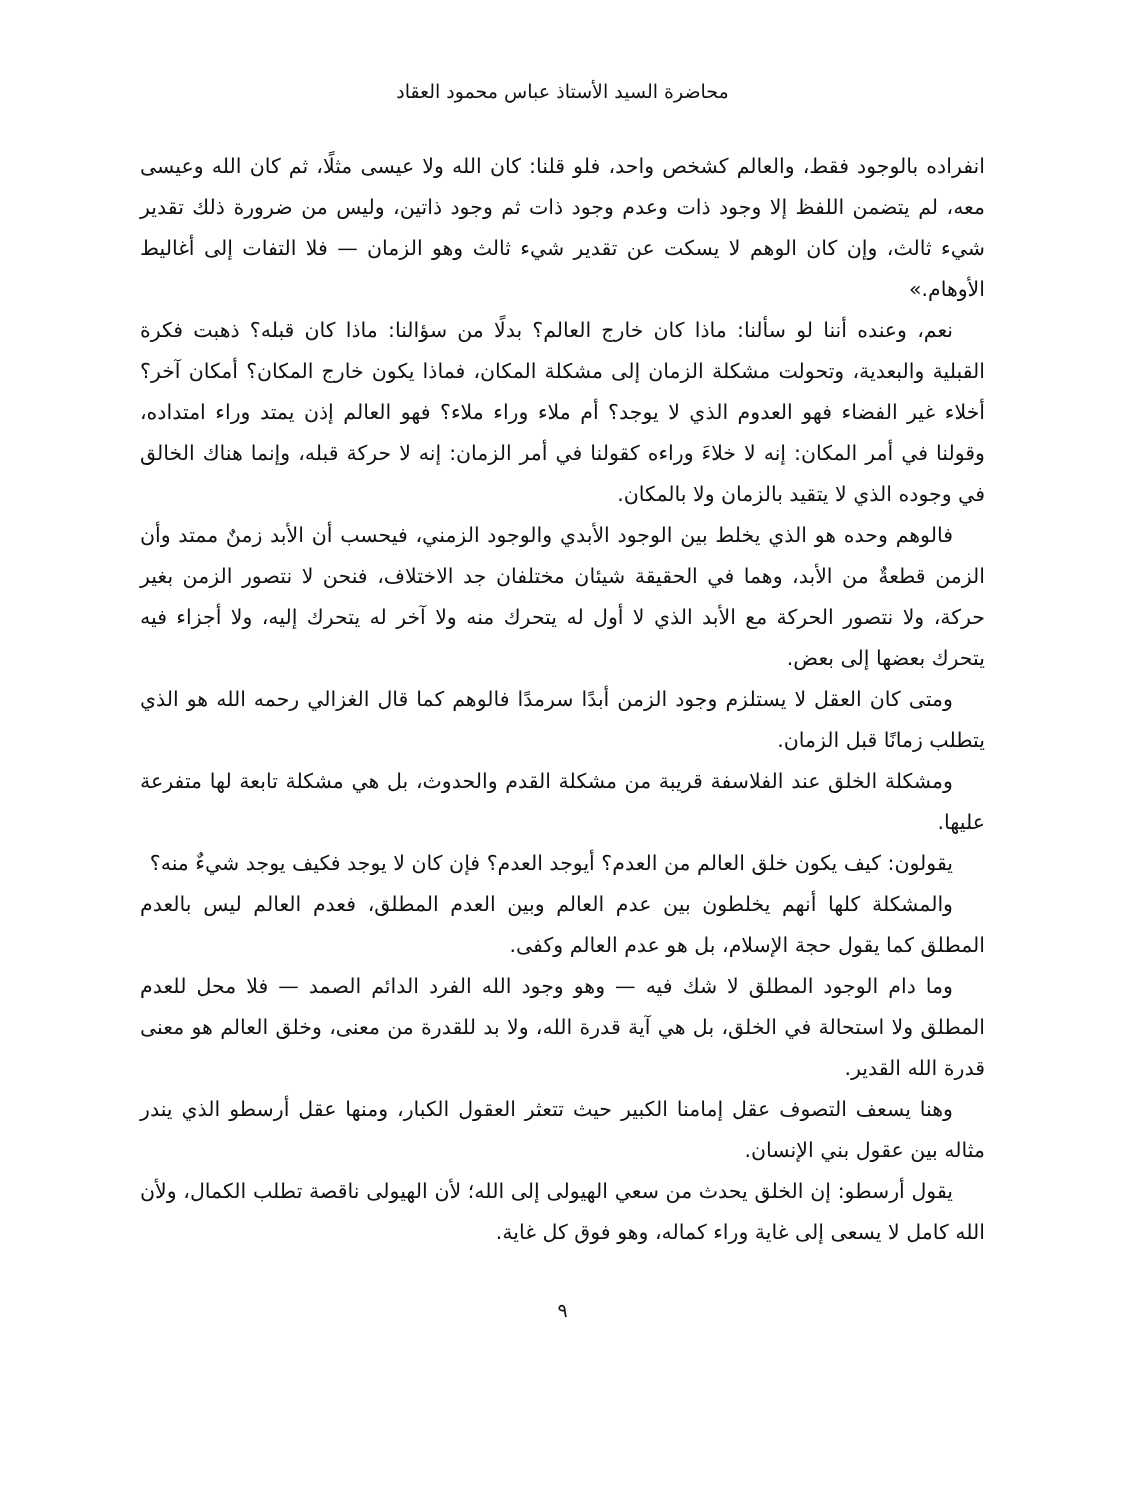محاضرة السيد الأستاذ عباس محمود العقاد
انفراده بالوجود فقط، والعالم كشخص واحد، فلو قلنا: كان الله ولا عيسى مثلًا، ثم كان الله وعيسى معه، لم يتضمن اللفظ إلا وجود ذات وعدم وجود ذات ثم وجود ذاتين، وليس من ضرورة ذلك تقدير شيء ثالث، وإن كان الوهم لا يسكت عن تقدير شيء ثالث وهو الزمان — فلا التفات إلى أغاليط الأوهام.»
نعم، وعنده أننا لو سألنا: ماذا كان خارج العالم؟ بدلًا من سؤالنا: ماذا كان قبله؟ ذهبت فكرة القبلية والبعدية، وتحولت مشكلة الزمان إلى مشكلة المكان، فماذا يكون خارج المكان؟ أمكان آخر؟ أخلاء غير الفضاء فهو العدوم الذي لا يوجد؟ أم ملاء وراء ملاء؟ فهو العالم إذن يمتد وراء امتداده، وقولنا في أمر المكان: إنه لا خلاءَ وراءه كقولنا في أمر الزمان: إنه لا حركة قبله، وإنما هناك الخالق في وجوده الذي لا يتقيد بالزمان ولا بالمكان.
فالوهم وحده هو الذي يخلط بين الوجود الأبدي والوجود الزمني، فيحسب أن الأبد زمنٌ ممتد وأن الزمن قطعةٌ من الأبد، وهما في الحقيقة شيئان مختلفان جد الاختلاف، فنحن لا نتصور الزمن بغير حركة، ولا نتصور الحركة مع الأبد الذي لا أول له يتحرك منه ولا آخر له يتحرك إليه، ولا أجزاء فيه يتحرك بعضها إلى بعض.
ومتى كان العقل لا يستلزم وجود الزمن أبدًا سرمدًا فالوهم كما قال الغزالي رحمه الله هو الذي يتطلب زمانًا قبل الزمان.
ومشكلة الخلق عند الفلاسفة قريبة من مشكلة القدم والحدوث، بل هي مشكلة تابعة لها متفرعة عليها.
يقولون: كيف يكون خلق العالم من العدم؟ أيوجد العدم؟ فإن كان لا يوجد فكيف يوجد شيءٌ منه؟
والمشكلة كلها أنهم يخلطون بين عدم العالم وبين العدم المطلق، فعدم العالم ليس بالعدم المطلق كما يقول حجة الإسلام، بل هو عدم العالم وكفى.
وما دام الوجود المطلق لا شك فيه — وهو وجود الله الفرد الدائم الصمد — فلا محل للعدم المطلق ولا استحالة في الخلق، بل هي آية قدرة الله، ولا بد للقدرة من معنى، وخلق العالم هو معنى قدرة الله القدير.
وهنا يسعف التصوف عقل إمامنا الكبير حيث تتعثر العقول الكبار، ومنها عقل أرسطو الذي يندر مثاله بين عقول بني الإنسان.
يقول أرسطو: إن الخلق يحدث من سعي الهيولى إلى الله؛ لأن الهيولى ناقصة تطلب الكمال، ولأن الله كامل لا يسعى إلى غاية وراء كماله، وهو فوق كل غاية.
٩